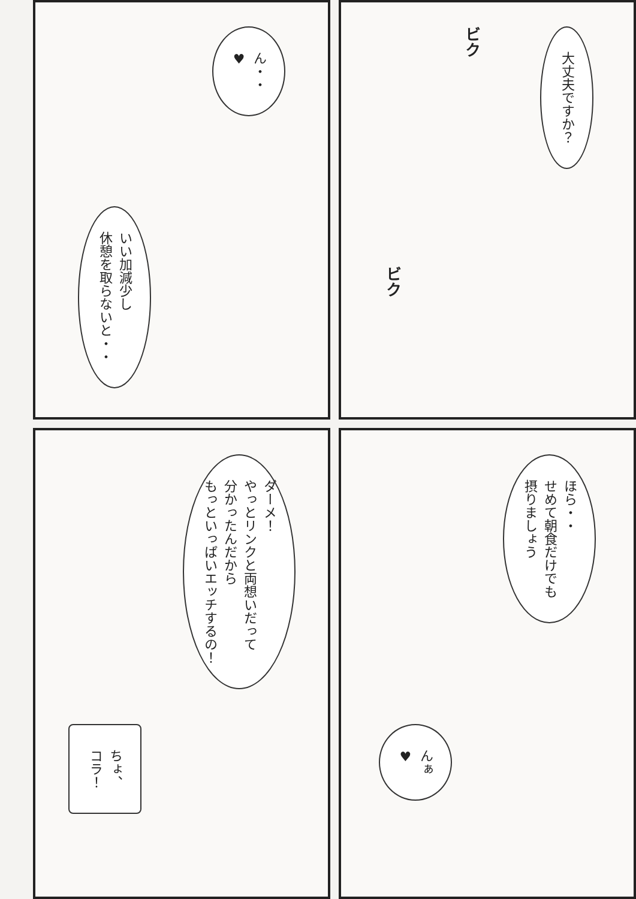大丈夫ですか？
ビク
ビク
ん・・
♥
いい加減少し
休憩を取らないと・・
ほら・・
せめて朝食だけでも
摂りましょう
んぁ
♥
ダーメ！
やっとリンクと両想いだって
分かったんだから
もっといっぱいエッチするの！
ちょ、
コラ！